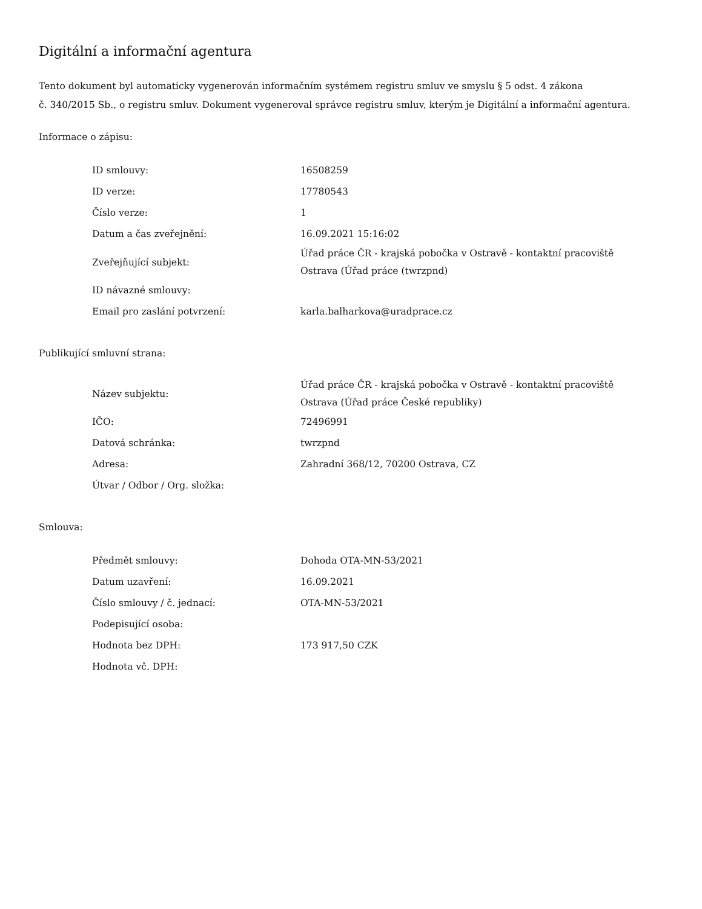Digitální a informační agentura
Tento dokument byl automaticky vygenerován informačním systémem registru smluv ve smyslu § 5 odst. 4 zákona
č. 340/2015 Sb., o registru smluv. Dokument vygeneroval správce registru smluv, kterým je Digitální a informační agentura.
Informace o zápisu:
| ID smlouvy: | 16508259 |
| ID verze: | 17780543 |
| Číslo verze: | 1 |
| Datum a čas zveřejnění: | 16.09.2021 15:16:02 |
| Zveřejňující subjekt: | Úřad práce ČR - krajská pobočka v Ostravě - kontaktní pracoviště Ostrava (Úřad práce (twrzpnd) |
| ID návazné smlouvy: | |
| Email pro zaslání potvrzení: | karla.balharkova@uradprace.cz |
Publikující smluvní strana:
| Název subjektu: | Úřad práce ČR - krajská pobočka v Ostravě - kontaktní pracoviště Ostrava (Úřad práce České republiky) |
| IČO: | 72496991 |
| Datová schránka: | twrzpnd |
| Adresa: | Zahradní 368/12, 70200 Ostrava, CZ |
| Útvar / Odbor / Org. složka: | |
Smlouva:
| Předmět smlouvy: | Dohoda OTA-MN-53/2021 |
| Datum uzavření: | 16.09.2021 |
| Číslo smlouvy / č. jednací: | OTA-MN-53/2021 |
| Podepisující osoba: | |
| Hodnota bez DPH: | 173 917,50 CZK |
| Hodnota vč. DPH: | |